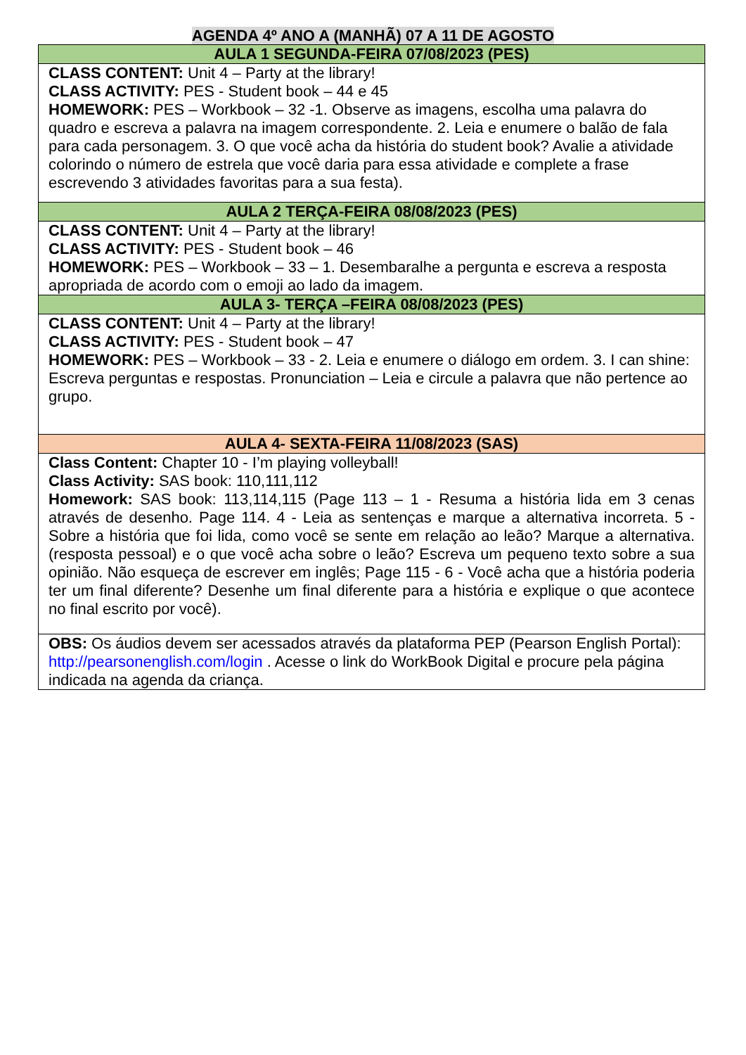AGENDA 4º ANO A (MANHÃ) 07 A 11 DE AGOSTO
| AULA 1 SEGUNDA-FEIRA 07/08/2023 (PES) |
| --- |
| CLASS CONTENT: Unit 4 – Party at the library! CLASS ACTIVITY: PES - Student book – 44 e 45 HOMEWORK: PES – Workbook – 32 -1. Observe as imagens, escolha uma palavra do quadro e escreva a palavra na imagem correspondente. 2. Leia e enumere o balão de fala para cada personagem. 3. O que você acha da história do student book? Avalie a atividade colorindo o número de estrela que você daria para essa atividade e complete a frase escrevendo 3 atividades favoritas para a sua festa). |
| AULA 2 TERÇA-FEIRA 08/08/2023 (PES) |
| CLASS CONTENT: Unit 4 – Party at the library! CLASS ACTIVITY: PES - Student book – 46 HOMEWORK: PES – Workbook – 33 – 1. Desembaralhe a pergunta e escreva a resposta apropriada de acordo com o emoji ao lado da imagem. |
| AULA 3- TERÇA –FEIRA 08/08/2023 (PES) |
| CLASS CONTENT: Unit 4 – Party at the library! CLASS ACTIVITY: PES - Student book – 47 HOMEWORK: PES – Workbook – 33 - 2. Leia e enumere o diálogo em ordem. 3. I can shine: Escreva perguntas e respostas. Pronunciation – Leia e circule a palavra que não pertence ao grupo. |
| AULA 4- SEXTA-FEIRA 11/08/2023 (SAS) |
| Class Content: Chapter 10 - I’m playing volleyball! Class Activity: SAS book: 110,111,112 Homework: SAS book: 113,114,115 (Page 113 – 1 - Resuma a história lida em 3 cenas através de desenho. Page 114. 4 - Leia as sentenças e marque a alternativa incorreta. 5 - Sobre a história que foi lida, como você se sente em relação ao leão? Marque a alternativa. (resposta pessoal) e o que você acha sobre o leão? Escreva um pequeno texto sobre a sua opinião. Não esqueça de escrever em inglês; Page 115 - 6 - Você acha que a história poderia ter um final diferente? Desenhe um final diferente para a história e explique o que acontece no final escrito por você). |
| OBS: Os áudios devem ser acessados através da plataforma PEP (Pearson English Portal): http://pearsonenglish.com/login . Acesse o link do WorkBook Digital e procure pela página indicada na agenda da criança. |